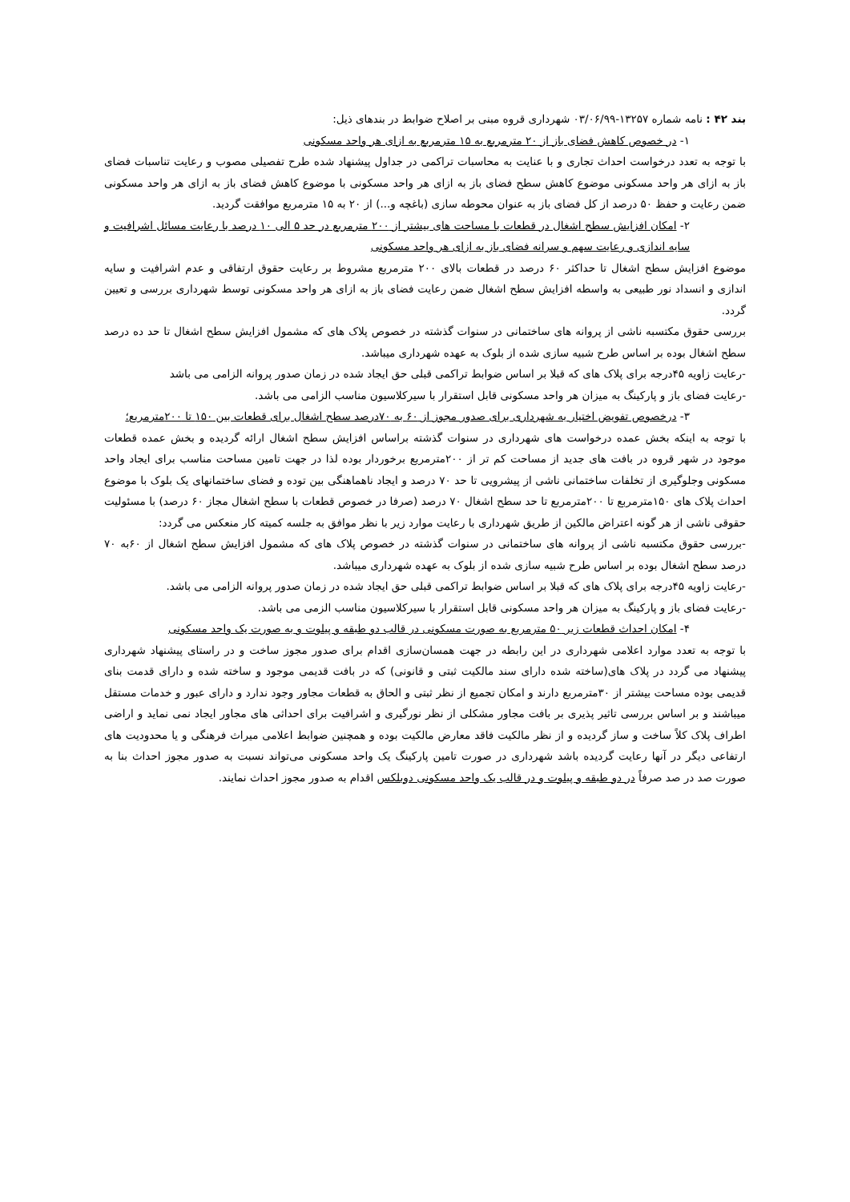بند ۴۲ : نامه شماره ۱۳۲۵۷-۰۳/۰۶/۹۹ شهرداری قروه مبنی بر اصلاح ضوابط در بندهای ذیل:
۱- در خصوص کاهش فضای باز از ۲۰ مترمربع به ۱۵ مترمربع به ازای هر واحد مسکونی
با توجه به تعدد درخواست احداث تجاری و با عنایت به محاسبات تراکمی در جداول پیشنهاد شده طرح تفصیلی مصوب و رعایت تناسبات فضای باز به ازای هر واحد مسکونی موضوع کاهش سطح فضای باز به ازای هر واحد مسکونی با موضوع کاهش فضای باز به ازای هر واحد مسکونی ضمن رعایت و حفظ ۵۰ درصد از کل فضای باز به عنوان محوطه سازی (باغچه و...) از ۲۰ به ۱۵ مترمربع موافقت گردید.
۲- امکان افزایش سطح اشغال در قطعات با مساحت های بیشتر از ۲۰۰ مترمربع در حد ۵ الی ۱۰ درصد با رعایت مسائل اشرافیت و سایه اندازی و رعایت سهم و سرانه فضای باز به ازای هر واحد مسکونی
موضوع افزایش سطح اشغال تا حداکثر ۶۰ درصد در قطعات بالای ۲۰۰ مترمربع مشروط بر رعایت حقوق ارتفاقی و عدم اشرافیت و سایه اندازی و انسداد نور طبیعی به واسطه افزایش سطح اشغال ضمن رعایت فضای باز به ازای هر واحد مسکونی توسط شهرداری بررسی و تعیین گردد.
بررسی حقوق مکتسبه ناشی از پروانه های ساختمانی در سنوات گذشته در خصوص پلاک های که مشمول افزایش سطح اشغال تا حد ده درصد سطح اشغال بوده بر اساس طرح شبیه سازی شده از بلوک به عهده شهرداری میباشد.
-رعایت زاویه ۴۵درجه برای پلاک های که قبلا بر اساس ضوابط تراکمی قبلی حق ایجاد شده در زمان صدور پروانه الزامی می باشد
-رعایت فضای باز و پارکینگ به میزان هر واحد مسکونی قابل استقرار با سیرکلاسیون مناسب الزامی می باشد.
۳- درخصوص تفویض اختیار به شهرداری برای صدور مجوز از ۶۰ به ۷۰درصد سطح اشغال برای قطعات بین ۱۵۰ تا ۲۰۰مترمربع؛
با توجه به اینکه بخش عمده درخواست های شهرداری در سنوات گذشته براساس افزایش سطح اشغال ارائه گردیده و بخش عمده قطعات موجود در شهر قروه در بافت های جدید از مساحت کم تر از ۲۰۰مترمربع برخوردار بوده لذا در جهت تامین مساحت مناسب برای ایجاد واحد مسکونی وجلوگیری از تخلفات ساختمانی ناشی از پیشرویی تا حد ۷۰ درصد و ایجاد ناهماهنگی بین توده و فضای ساختمانهای یک بلوک با موضوع احداث پلاک های ۱۵۰مترمربع تا ۲۰۰مترمربع تا حد سطح اشغال ۷۰ درصد (صرفا در خصوص قطعات با سطح اشغال مجاز ۶۰ درصد) با مسئولیت حقوقی ناشی از هر گونه اعتراض مالکین از طریق شهرداری با رعایت موارد زیر با نظر موافق به جلسه کمیته کار منعکس می گردد:
-بررسی حقوق مکتسبه ناشی از پروانه های ساختمانی در سنوات گذشته در خصوص پلاک های که مشمول افزایش سطح اشغال از ۶۰به ۷۰ درصد سطح اشغال بوده بر اساس طرح شبیه سازی شده از بلوک به عهده شهرداری میباشد.
-رعایت زاویه ۴۵درجه برای پلاک های که قبلا بر اساس ضوابط تراکمی قبلی حق ایجاد شده در زمان صدور پروانه الزامی می باشد.
-رعایت فضای باز و پارکینگ به میزان هر واحد مسکونی قابل استقرار با سیرکلاسیون مناسب الزمی می باشد.
۴- امکان احداث قطعات زیر ۵۰ مترمربع به صورت مسکونی در قالب دو طبقه و پیلوت و به صورت یک واحد مسکونی
با توجه به تعدد موارد اعلامی شهرداری در این رابطه در جهت همسان‌سازی اقدام برای صدور مجوز ساخت و در راستای پیشنهاد شهرداری پیشنهاد می گردد در پلاک های(ساخته شده دارای سند مالکیت ثبتی و قانونی) که در بافت قدیمی موجود و ساخته شده و دارای قدمت بنای قدیمی بوده مساحت بیشتر از ۳۰مترمربع دارند و امکان تجمیع از نظر ثبتی و الحاق به قطعات مجاور وجود ندارد و دارای عبور و خدمات مستقل میباشند و بر اساس بررسی تاثیر پذیری بر بافت مجاور مشکلی از نظر نورگیری و اشرافیت برای احداثی های مجاور ایجاد نمی نماید و اراضی اطراف پلاک کلاً ساخت و ساز گردیده و از نظر مالکیت فاقد معارض مالکیت بوده و همچنین ضوابط اعلامی میراث فرهنگی و یا محدودیت های ارتفاعی دیگر در آنها رعایت گردیده باشد شهرداری در صورت تامین پارکینگ یک واحد مسکونی می‌تواند نسبت به صدور مجوز احداث بنا به صورت صد در صد صرفاً در دو طبقه و پیلوت و در قالب یک واحد مسکونی دوبلکس اقدام به صدور مجوز احداث نمایند.